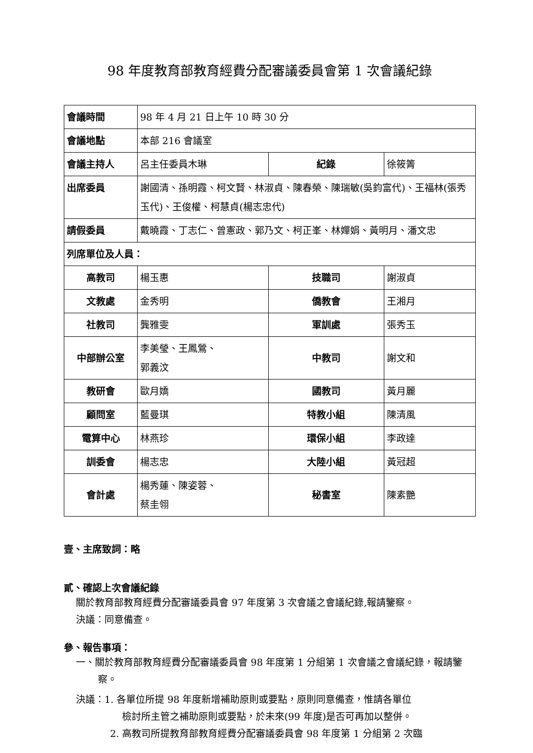98 年度教育部教育經費分配審議委員會第 1 次會議紀錄
| 會議時間 | 98 年 4 月 21 日上午 10 時 30 分 | | | |
| 會議地點 | 本部 216 會議室 | | | |
| 會議主持人 | 呂主任委員木琳 | | 紀錄 | 徐筱箐 |
| 出席委員 | 謝國清、孫明霞、柯文賢、林淑貞、陳春榮、陳瑞敏(吳鈞富代)、王福林(張秀玉代)、王俊權、柯慧貞(楊志忠代) | | | |
| 請假委員 | 戴曉霞、丁志仁、曾憲政、郭乃文、柯正峯、林嬋娟、黃明月、潘文忠 | | | |
| 列席單位及人員： | | | | |
| 高教司 | 楊玉惠 | 技職司 | | 謝淑貞 |
| 文教處 | 金秀明 | 僑教會 | | 王湘月 |
| 社教司 | 龔雅雯 | 軍訓處 | | 張秀玉 |
| 中部辦公室 | 李美瑩、王鳳鶯、 郭義汶 | 中教司 | | 謝文和 |
| 教研會 | 歐月嬌 | 國教司 | | 黃月麗 |
| 顧問室 | 藍曼琪 | 特教小組 | | 陳清風 |
| 電算中心 | 林燕珍 | 環保小組 | | 李政達 |
| 訓委會 | 楊志忠 | 大陸小組 | | 黃冠超 |
| 會計處 | 楊秀蓮、陳姿蓉、 蔡圭翎 | 秘書室 | | 陳素艷 |
壹、主席致詞：略
貳、確認上次會議紀錄
關於教育部教育經費分配審議委員會 97 年度第 3 次會議之會議紀錄,報請鑒察。
決議：同意備查。
參、報告事項：
一、關於教育部教育經費分配審議委員會 98 年度第 1 分組第 1 次會議之會議紀錄，報請鑒察。
決議：1. 各單位所提 98 年度新增補助原則或要點，原則同意備查，惟請各單位
檢討所主管之補助原則或要點，於未來(99 年度)是否可再加以整併。
2. 高教司所提教育部教育經費分配審議委員會 98 年度第 1 分組第 2 次臨